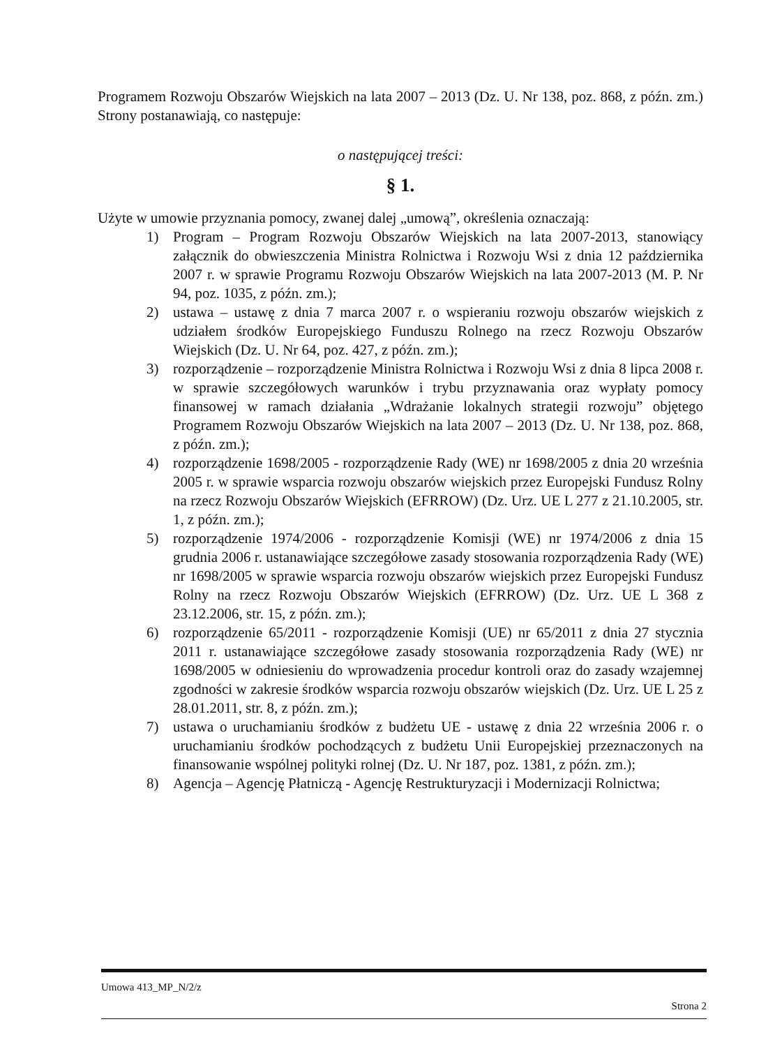Programem Rozwoju Obszarów Wiejskich na lata 2007 – 2013 (Dz. U. Nr 138, poz. 868, z późn. zm.) Strony postanawiają, co następuje:
o następującej treści:
§ 1.
Użyte w umowie przyznania pomocy, zwanej dalej „umową”, określenia oznaczają:
1) Program – Program Rozwoju Obszarów Wiejskich na lata 2007-2013, stanowiący załącznik do obwieszczenia Ministra Rolnictwa i Rozwoju Wsi z dnia 12 października 2007 r. w sprawie Programu Rozwoju Obszarów Wiejskich na lata 2007-2013 (M. P. Nr 94, poz. 1035, z późn. zm.);
2) ustawa – ustawę z dnia 7 marca 2007 r. o wspieraniu rozwoju obszarów wiejskich z udziałem środków Europejskiego Funduszu Rolnego na rzecz Rozwoju Obszarów Wiejskich (Dz. U. Nr 64, poz. 427, z późn. zm.);
3) rozporządzenie – rozporządzenie Ministra Rolnictwa i Rozwoju Wsi z dnia 8 lipca 2008 r. w sprawie szczegółowych warunków i trybu przyznawania oraz wypłaty pomocy finansowej w ramach działania „Wdrażanie lokalnych strategii rozwoju” objętego Programem Rozwoju Obszarów Wiejskich na lata 2007 – 2013 (Dz. U. Nr 138, poz. 868, z późn. zm.);
4) rozporządzenie 1698/2005 - rozporządzenie Rady (WE) nr 1698/2005 z dnia 20 września 2005 r. w sprawie wsparcia rozwoju obszarów wiejskich przez Europejski Fundusz Rolny na rzecz Rozwoju Obszarów Wiejskich (EFRROW) (Dz. Urz. UE L 277 z 21.10.2005, str. 1, z późn. zm.);
5) rozporządzenie 1974/2006 - rozporządzenie Komisji (WE) nr 1974/2006 z dnia 15 grudnia 2006 r. ustanawiające szczegółowe zasady stosowania rozporządzenia Rady (WE) nr 1698/2005 w sprawie wsparcia rozwoju obszarów wiejskich przez Europejski Fundusz Rolny na rzecz Rozwoju Obszarów Wiejskich (EFRROW) (Dz. Urz. UE L 368 z 23.12.2006, str. 15, z późn. zm.);
6) rozporządzenie 65/2011 - rozporządzenie Komisji (UE) nr 65/2011 z dnia 27 stycznia 2011 r. ustanawiające szczegółowe zasady stosowania rozporządzenia Rady (WE) nr 1698/2005 w odniesieniu do wprowadzenia procedur kontroli oraz do zasady wzajemnej zgodności w zakresie środków wsparcia rozwoju obszarów wiejskich (Dz. Urz. UE L 25 z 28.01.2011, str. 8, z późn. zm.);
7) ustawa o uruchamianiu środków z budżetu UE - ustawę z dnia 22 września 2006 r. o uruchamianiu środków pochodzących z budżetu Unii Europejskiej przeznaczonych na finansowanie wspólnej polityki rolnej (Dz. U. Nr 187, poz. 1381, z późn. zm.);
8) Agencja – Agencję Płatniczą - Agencję Restrukturyzacji i Modernizacji Rolnictwa;
Umowa 413_MP_N/2/z
Strona 2